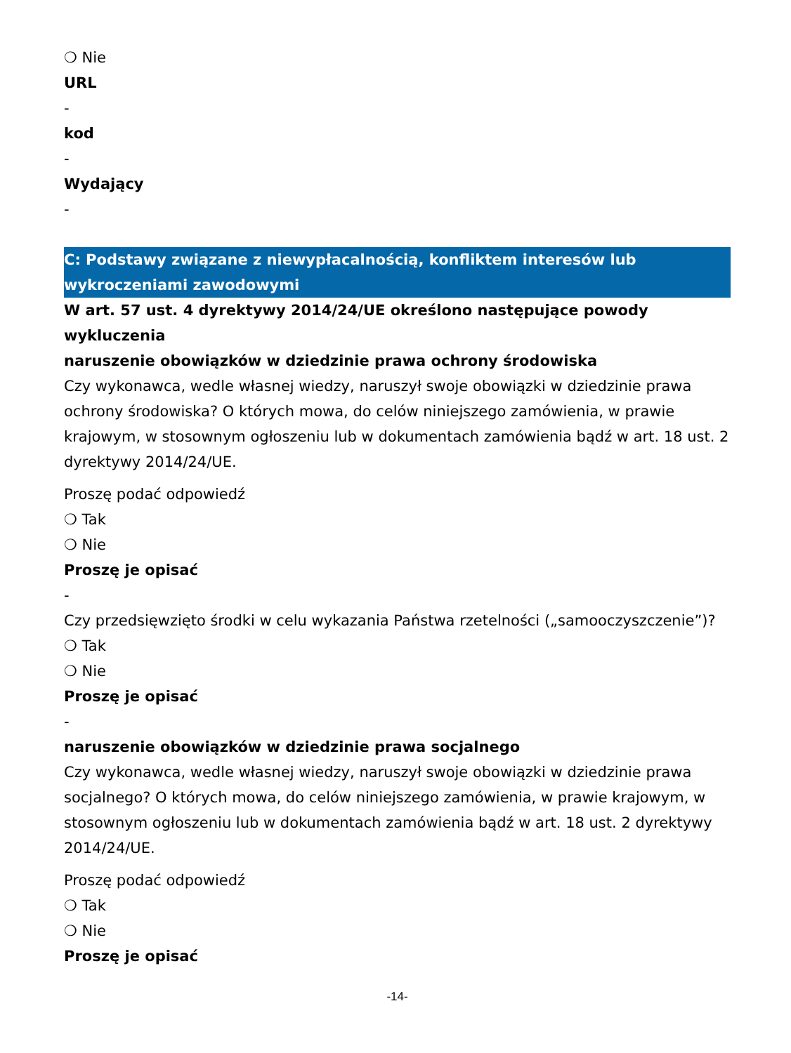❍ Nie
URL
-
kod
-
Wydający
-
C: Podstawy związane z niewypłacalnością, konfliktem interesów lub wykroczeniami zawodowymi
W art. 57 ust. 4 dyrektywy 2014/24/UE określono następujące powody wykluczenia
naruszenie obowiązków w dziedzinie prawa ochrony środowiska
Czy wykonawca, wedle własnej wiedzy, naruszył swoje obowiązki w dziedzinie prawa ochrony środowiska? O których mowa, do celów niniejszego zamówienia, w prawie krajowym, w stosownym ogłoszeniu lub w dokumentach zamówienia bądź w art. 18 ust. 2 dyrektywy 2014/24/UE.
Proszę podać odpowiedź
❍ Tak
❍ Nie
Proszę je opisać
-
Czy przedsięwzięto środki w celu wykazania Państwa rzetelności („samooczyszczenie”)?
❍ Tak
❍ Nie
Proszę je opisać
-
naruszenie obowiązków w dziedzinie prawa socjalnego
Czy wykonawca, wedle własnej wiedzy, naruszył swoje obowiązki w dziedzinie prawa socjalnego? O których mowa, do celów niniejszego zamówienia, w prawie krajowym, w stosownym ogłoszeniu lub w dokumentach zamówienia bądź w art. 18 ust. 2 dyrektywy 2014/24/UE.
Proszę podać odpowiedź
❍ Tak
❍ Nie
Proszę je opisać
-14-